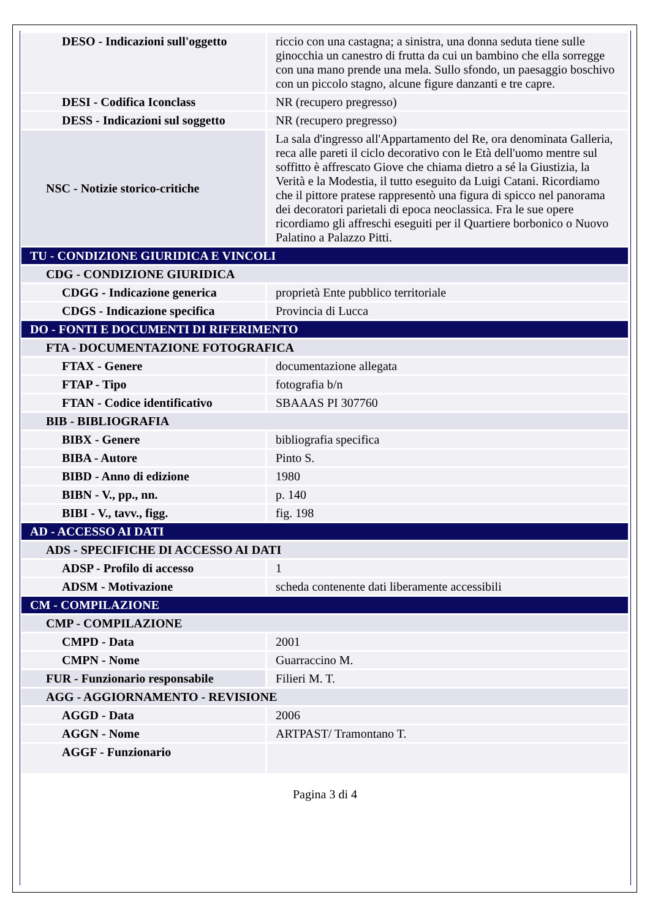| DESO - Indicazioni sull'oggetto | riccio con una castagna; a sinistra, una donna seduta tiene sulle ginocchia un canestro di frutta da cui un bambino che ella sorregge con una mano prende una mela. Sullo sfondo, un paesaggio boschivo con un piccolo stagno, alcune figure danzanti e tre capre. |
| DESI - Codifica Iconclass | NR (recupero pregresso) |
| DESS - Indicazioni sul soggetto | NR (recupero pregresso) |
| NSC - Notizie storico-critiche | La sala d'ingresso all'Appartamento del Re, ora denominata Galleria, reca alle pareti il ciclo decorativo con le Età dell'uomo mentre sul soffitto è affrescato Giove che chiama dietro a sé la Giustizia, la Verità e la Modestia, il tutto eseguito da Luigi Catani. Ricordiamo che il pittore pratese rappresentò una figura di spicco nel panorama dei decoratori parietali di epoca neoclassica. Fra le sue opere ricordiamo gli affreschi eseguiti per il Quartiere borbonico o Nuovo Palatino a Palazzo Pitti. |
| TU - CONDIZIONE GIURIDICA E VINCOLI | |
| CDG - CONDIZIONE GIURIDICA | |
| CDGG - Indicazione generica | proprietà Ente pubblico territoriale |
| CDGS - Indicazione specifica | Provincia di Lucca |
| DO - FONTI E DOCUMENTI DI RIFERIMENTO | |
| FTA - DOCUMENTAZIONE FOTOGRAFICA | |
| FTAX - Genere | documentazione allegata |
| FTAP - Tipo | fotografia b/n |
| FTAN - Codice identificativo | SBAAAS PI 307760 |
| BIB - BIBLIOGRAFIA | |
| BIBX - Genere | bibliografia specifica |
| BIBA - Autore | Pinto S. |
| BIBD - Anno di edizione | 1980 |
| BIBN - V., pp., nn. | p. 140 |
| BIBI - V., tavv., figg. | fig. 198 |
| AD - ACCESSO AI DATI | |
| ADS - SPECIFICHE DI ACCESSO AI DATI | |
| ADSP - Profilo di accesso | 1 |
| ADSM - Motivazione | scheda contenente dati liberamente accessibili |
| CM - COMPILAZIONE | |
| CMP - COMPILAZIONE | |
| CMPD - Data | 2001 |
| CMPN - Nome | Guarraccino M. |
| FUR - Funzionario responsabile | Filieri M. T. |
| AGG - AGGIORNAMENTO - REVISIONE | |
| AGGD - Data | 2006 |
| AGGN - Nome | ARTPAST/ Tramontano T. |
| AGGF - Funzionario | |
Pagina 3 di 4